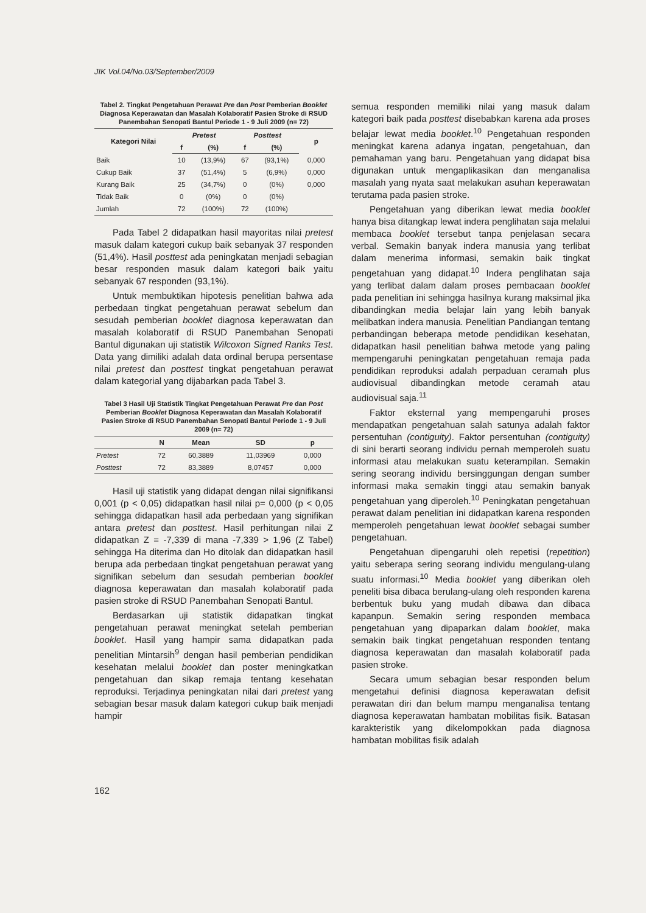JIK Vol.04/No.03/September/2009
Tabel 2. Tingkat Pengetahuan Perawat Pre dan Post Pemberian Booklet Diagnosa Keperawatan dan Masalah Kolaboratif Pasien Stroke di RSUD Panembahan Senopati Bantul Periode 1 - 9 Juli 2009 (n= 72)
| Kategori Nilai | Pretest | | Posttest | | p |
| --- | --- | --- | --- | --- | --- |
| | f | (%) | f | (%) | |
| Baik | 10 | (13,9%) | 67 | (93,1%) | 0,000 |
| Cukup Baik | 37 | (51,4%) | 5 | (6,9%) | 0,000 |
| Kurang Baik | 25 | (34,7%) | 0 | (0%) | 0,000 |
| Tidak Baik | 0 | (0%) | 0 | (0%) | |
| Jumlah | 72 | (100%) | 72 | (100%) | |
Pada Tabel 2 didapatkan hasil mayoritas nilai pretest masuk dalam kategori cukup baik sebanyak 37 responden (51,4%). Hasil posttest ada peningkatan menjadi sebagian besar responden masuk dalam kategori baik yaitu sebanyak 67 responden (93,1%).
Untuk membuktikan hipotesis penelitian bahwa ada perbedaan tingkat pengetahuan perawat sebelum dan sesudah pemberian booklet diagnosa keperawatan dan masalah kolaboratif di RSUD Panembahan Senopati Bantul digunakan uji statistik Wilcoxon Signed Ranks Test. Data yang dimiliki adalah data ordinal berupa persentase nilai pretest dan posttest tingkat pengetahuan perawat dalam kategorial yang dijabarkan pada Tabel 3.
Tabel 3 Hasil Uji Statistik Tingkat Pengetahuan Perawat Pre dan Post Pemberian Booklet Diagnosa Keperawatan dan Masalah Kolaboratif Pasien Stroke di RSUD Panembahan Senopati Bantul Periode 1 - 9 Juli 2009 (n= 72)
| | N | Mean | SD | p |
| --- | --- | --- | --- | --- |
| Pretest | 72 | 60,3889 | 11,03969 | 0,000 |
| Posttest | 72 | 83,3889 | 8,07457 | 0,000 |
Hasil uji statistik yang didapat dengan nilai signifikansi 0,001 (p < 0,05) didapatkan hasil nilai p= 0,000 (p < 0,05 sehingga didapatkan hasil ada perbedaan yang signifikan antara pretest dan posttest. Hasil perhitungan nilai Z didapatkan Z = -7,339 di mana -7,339 > 1,96 (Z Tabel) sehingga Ha diterima dan Ho ditolak dan didapatkan hasil berupa ada perbedaan tingkat pengetahuan perawat yang signifikan sebelum dan sesudah pemberian booklet diagnosa keperawatan dan masalah kolaboratif pada pasien stroke di RSUD Panembahan Senopati Bantul.
Berdasarkan uji statistik didapatkan tingkat pengetahuan perawat meningkat setelah pemberian booklet. Hasil yang hampir sama didapatkan pada penelitian Mintarsih<sup>9</sup> dengan hasil pemberian pendidikan kesehatan melalui booklet dan poster meningkatkan pengetahuan dan sikap remaja tentang kesehatan reproduksi. Terjadinya peningkatan nilai dari pretest yang sebagian besar masuk dalam kategori cukup baik menjadi hampir
semua responden memiliki nilai yang masuk dalam kategori baik pada posttest disebabkan karena ada proses belajar lewat media booklet.<sup>10</sup> Pengetahuan responden meningkat karena adanya ingatan, pengetahuan, dan pemahaman yang baru. Pengetahuan yang didapat bisa digunakan untuk mengaplikasikan dan menganalisa masalah yang nyata saat melakukan asuhan keperawatan terutama pada pasien stroke.
Pengetahuan yang diberikan lewat media booklet hanya bisa ditangkap lewat indera penglihatan saja melalui membaca booklet tersebut tanpa penjelasan secara verbal. Semakin banyak indera manusia yang terlibat dalam menerima informasi, semakin baik tingkat pengetahuan yang didapat.<sup>10</sup> Indera penglihatan saja yang terlibat dalam dalam proses pembacaan booklet pada penelitian ini sehingga hasilnya kurang maksimal jika dibandingkan media belajar lain yang lebih banyak melibatkan indera manusia. Penelitian Pandiangan tentang perbandingan beberapa metode pendidikan kesehatan, didapatkan hasil penelitian bahwa metode yang paling mempengaruhi peningkatan pengetahuan remaja pada pendidikan reproduksi adalah perpaduan ceramah plus audiovisual dibandingkan metode ceramah atau audiovisual saja.<sup>11</sup>
Faktor eksternal yang mempengaruhi proses mendapatkan pengetahuan salah satunya adalah faktor persentuhan (contiguity). Faktor persentuhan (contiguity) di sini berarti seorang individu pernah memperoleh suatu informasi atau melakukan suatu keterampilan. Semakin sering seorang individu bersinggungan dengan sumber informasi maka semakin tinggi atau semakin banyak pengetahuan yang diperoleh.<sup>10</sup> Peningkatan pengetahuan perawat dalam penelitian ini didapatkan karena responden memperoleh pengetahuan lewat booklet sebagai sumber pengetahuan.
Pengetahuan dipengaruhi oleh repetisi (repetition) yaitu seberapa sering seorang individu mengulang-ulang suatu informasi.<sup>10</sup> Media booklet yang diberikan oleh peneliti bisa dibaca berulang-ulang oleh responden karena berbentuk buku yang mudah dibawa dan dibaca kapanpun. Semakin sering responden membaca pengetahuan yang dipaparkan dalam booklet, maka semakin baik tingkat pengetahuan responden tentang diagnosa keperawatan dan masalah kolaboratif pada pasien stroke.
Secara umum sebagian besar responden belum mengetahui definisi diagnosa keperawatan defisit perawatan diri dan belum mampu menganalisa tentang diagnosa keperawatan hambatan mobilitas fisik. Batasan karakteristik yang dikelompokkan pada diagnosa hambatan mobilitas fisik adalah
162